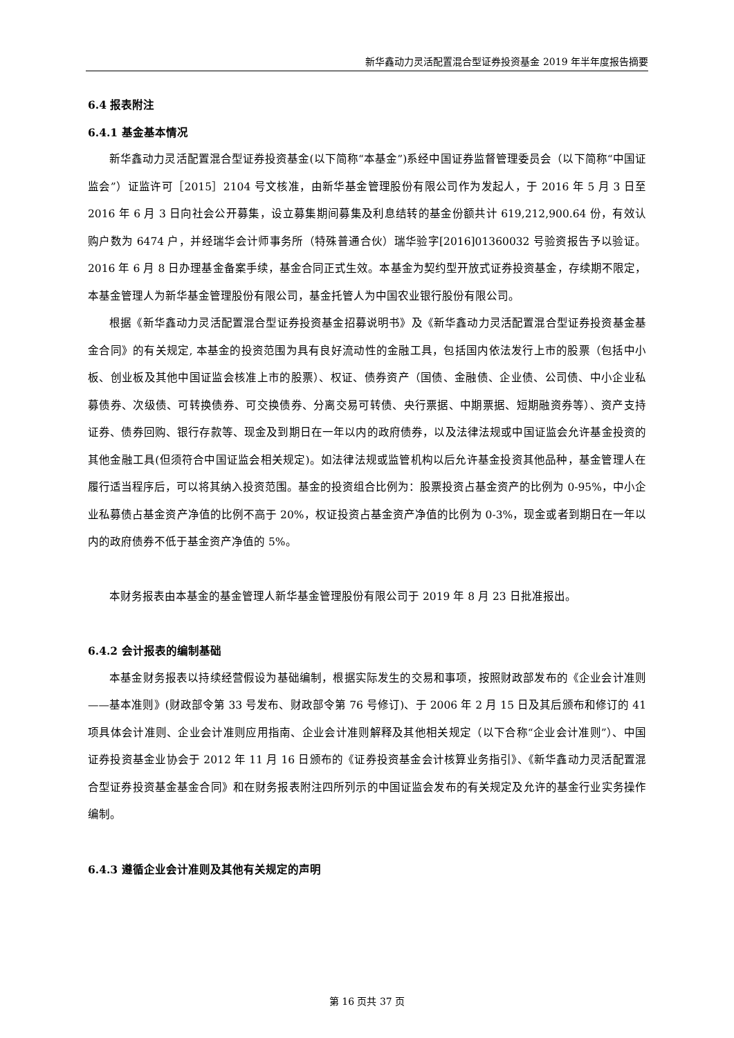新华鑫动力灵活配置混合型证券投资基金 2019 年半年度报告摘要
6.4 报表附注
6.4.1 基金基本情况
新华鑫动力灵活配置混合型证券投资基金(以下简称“本基金”)系经中国证券监督管理委员会（以下简称“中国证监会”）证监许可［2015］2104 号文核准，由新华基金管理股份有限公司作为发起人，于 2016 年 5 月 3 日至 2016 年 6 月 3 日向社会公开募集，设立募集期间募集及利息结转的基金份额共计 619,212,900.64 份，有效认购户数为 6474 户，并经瑞华会计师事务所（特殊普通合伙）瑞华验字[2016]01360032 号验资报告予以验证。2016 年 6 月 8 日办理基金备案手续，基金合同正式生效。本基金为契约型开放式证券投资基金，存续期不限定，本基金管理人为新华基金管理股份有限公司，基金托管人为中国农业银行股份有限公司。
根据《新华鑫动力灵活配置混合型证券投资基金招募说明书》及《新华鑫动力灵活配置混合型证券投资基金基金合同》的有关规定, 本基金的投资范围为具有良好流动性的金融工具，包括国内依法发行上市的股票（包括中小板、创业板及其他中国证监会核准上市的股票）、权证、债券资产（国债、金融债、企业债、公司债、中小企业私募债券、次级债、可转换债券、可交换债券、分离交易可转债、央行票据、中期票据、短期融资券等）、资产支持证券、债券回购、银行存款等、现金及到期日在一年以内的政府债券，以及法律法规或中国证监会允许基金投资的其他金融工具(但须符合中国证监会相关规定)。如法律法规或监管机构以后允许基金投资其他品种，基金管理人在履行适当程序后，可以将其纳入投资范围。基金的投资组合比例为：股票投资占基金资产的比例为 0-95%，中小企业私募债占基金资产净值的比例不高于 20%，权证投资占基金资产净值的比例为 0-3%，现金或者到期日在一年以内的政府债券不低于基金资产净值的 5%。
本财务报表由本基金的基金管理人新华基金管理股份有限公司于 2019 年 8 月 23 日批准报出。
6.4.2 会计报表的编制基础
本基金财务报表以持续经营假设为基础编制，根据实际发生的交易和事项，按照财政部发布的《企业会计准则——基本准则》(财政部令第 33 号发布、财政部令第 76 号修订)、于 2006 年 2 月 15 日及其后颁布和修订的 41 项具体会计准则、企业会计准则应用指南、企业会计准则解释及其他相关规定（以下合称“企业会计准则”）、中国证券投资基金业协会于 2012 年 11 月 16 日颁布的《证券投资基金会计核算业务指引》、《新华鑫动力灵活配置混合型证券投资基金基金合同》和在财务报表附注四所列示的中国证监会发布的有关规定及允许的基金行业实务操作编制。
6.4.3 遵循企业会计准则及其他有关规定的声明
第 16 页共 37 页